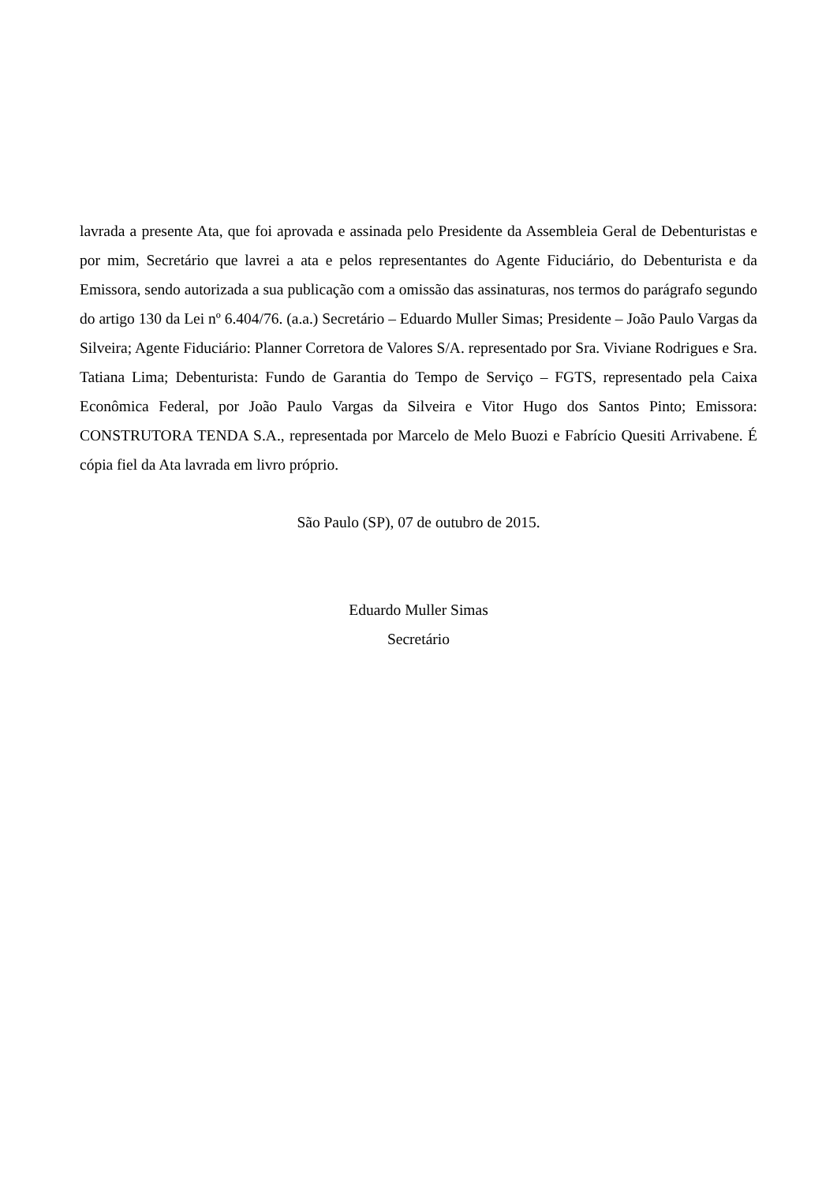lavrada a presente Ata, que foi aprovada e assinada pelo Presidente da Assembleia Geral de Debenturistas e por mim, Secretário que lavrei a ata e pelos representantes do Agente Fiduciário, do Debenturista e da Emissora, sendo autorizada a sua publicação com a omissão das assinaturas, nos termos do parágrafo segundo do artigo 130 da Lei nº 6.404/76. (a.a.) Secretário – Eduardo Muller Simas; Presidente – João Paulo Vargas da Silveira; Agente Fiduciário: Planner Corretora de Valores S/A. representado por Sra. Viviane Rodrigues e Sra. Tatiana Lima; Debenturista: Fundo de Garantia do Tempo de Serviço – FGTS, representado pela Caixa Econômica Federal, por João Paulo Vargas da Silveira e Vitor Hugo dos Santos Pinto; Emissora: CONSTRUTORA TENDA S.A., representada por Marcelo de Melo Buozi e Fabrício Quesiti Arrivabene. É cópia fiel da Ata lavrada em livro próprio.
São Paulo (SP), 07 de outubro de 2015.
Eduardo Muller Simas
Secretário